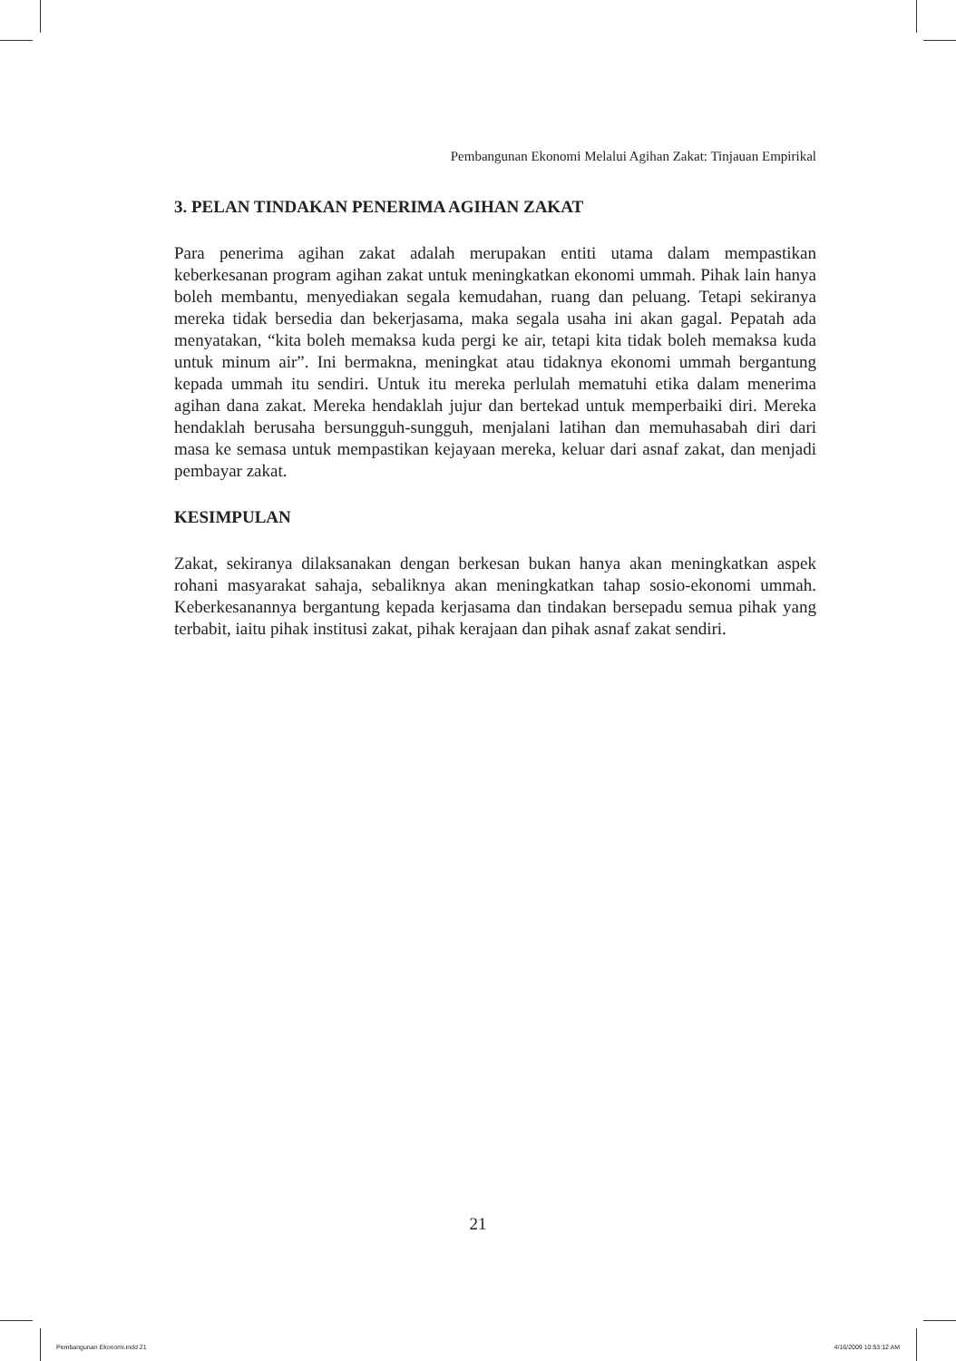Pembangunan Ekonomi Melalui Agihan Zakat: Tinjauan Empirikal
3. PELAN TINDAKAN PENERIMA AGIHAN ZAKAT
Para penerima agihan zakat adalah merupakan entiti utama dalam mempastikan keberkesanan program agihan zakat untuk meningkatkan ekonomi ummah. Pihak lain hanya boleh membantu, menyediakan segala kemudahan, ruang dan peluang. Tetapi sekiranya mereka tidak bersedia dan bekerjasama, maka segala usaha ini akan gagal. Pepatah ada menyatakan, “kita boleh memaksa kuda pergi ke air, tetapi kita tidak boleh memaksa kuda untuk minum air”. Ini bermakna, meningkat atau tidaknya ekonomi ummah bergantung kepada ummah itu sendiri. Untuk itu mereka perlulah mematuhi etika dalam menerima agihan dana zakat. Mereka hendaklah jujur dan bertekad untuk memperbaiki diri. Mereka hendaklah berusaha bersungguh-sungguh, menjalani latihan dan memuhasabah diri dari masa ke semasa untuk mempastikan kejayaan mereka, keluar dari asnaf zakat, dan menjadi pembayar zakat.
KESIMPULAN
Zakat, sekiranya dilaksanakan dengan berkesan bukan hanya akan meningkatkan aspek rohani masyarakat sahaja, sebaliknya akan meningkatkan tahap sosio-ekonomi ummah. Keberkesanannya bergantung kepada kerjasama dan tindakan bersepadu semua pihak yang terbabit, iaitu pihak institusi zakat, pihak kerajaan dan pihak asnaf zakat sendiri.
21
Pembangunan Ekonomi.indd 21 4/16/2009 10:53:12 AM